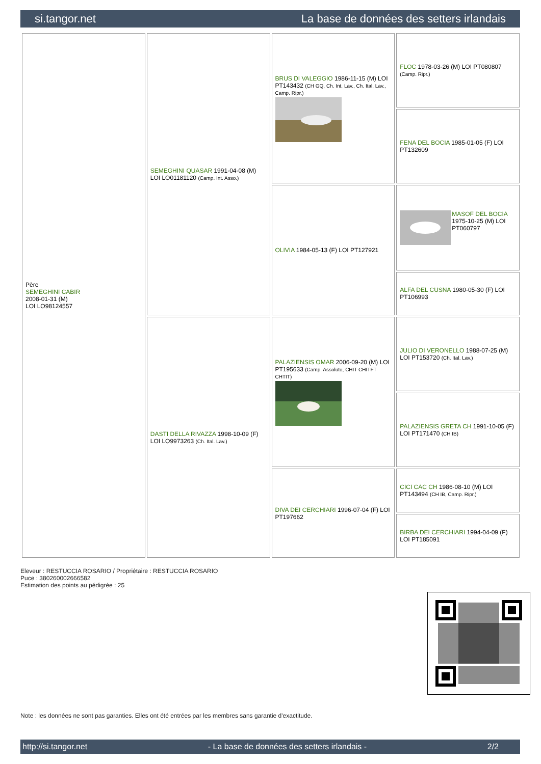si.tangor.net La base de données des setters irlandais
| Père SEMEGHINI CABIR 2008-01-31 (M) LOI LO98124557 | SEMEGHINI QUASAR 1991-04-08 (M) LOI LO01181120 (Camp. Int. Asso.) | BRUS DI VALEGGIO 1986-11-15 (M) LOI PT143432 (CH GQ, Ch. Int. Lav., Ch. Ital. Lav., Camp. Ripr.) | FLOC 1978-03-26 (M) LOI PT080807 (Camp. Ripr.) |
| | | | FENA DEL BOCIA 1985-01-05 (F) LOI PT132609 |
| | | OLIVIA 1984-05-13 (F) LOI PT127921 | MASOF DEL BOCIA 1975-10-25 (M) LOI PT060797 |
| | | | ALFA DEL CUSNA 1980-05-30 (F) LOI PT106993 |
| | DASTI DELLA RIVAZZA 1998-10-09 (F) LOI LO9973263 (Ch. Ital. Lav.) | PALAZIENSIS OMAR 2006-09-20 (M) LOI PT195633 (Camp. Assoluto, CHIT CHITFT CHTIT) | JULIO DI VERONELLO 1988-07-25 (M) LOI PT153720 (Ch. Ital. Lav.) |
| | | | PALAZIENSIS GRETA CH 1991-10-05 (F) LOI PT171470 (CH IB) |
| | | DIVA DEI CERCHIARI 1996-07-04 (F) LOI PT197662 | CICI CAC CH 1986-08-10 (M) LOI PT143494 (CH IB, Camp. Ripr.) |
| | | | BIRBA DEI CERCHIARI 1994-04-09 (F) LOI PT185091 |
Eleveur : RESTUCCIA ROSARIO / Propriétaire : RESTUCCIA ROSARIO
Puce : 380260002666582
Estimation des points au pédigrée : 25
Note : les données ne sont pas garanties. Elles ont été entrées par les membres sans garantie d'exactitude.
http://si.tangor.net - La base de données des setters irlandais - 2/2